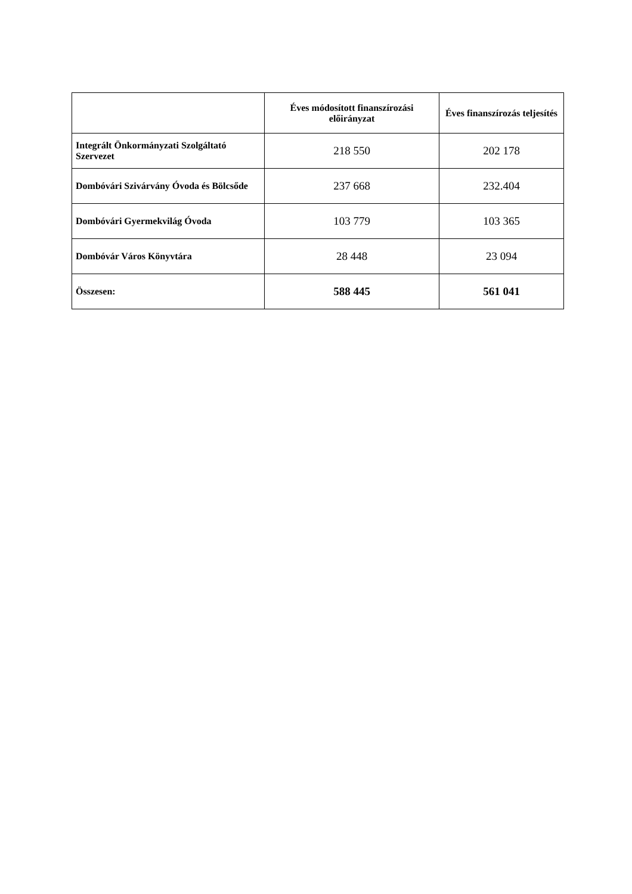| | Éves módosított finanszírozási előirányzat | Éves finanszírozás teljesítés |
| --- | --- | --- |
| Integrált Önkormányzati Szolgáltató Szervezet | 218 550 | 202 178 |
| Dombóvári Szivárvány Óvoda és Bölcsőde | 237 668 | 232.404 |
| Dombóvári Gyermekvilág Óvoda | 103 779 | 103 365 |
| Dombóvár Város Könyvtára | 28 448 | 23 094 |
| Összesen: | 588 445 | 561 041 |